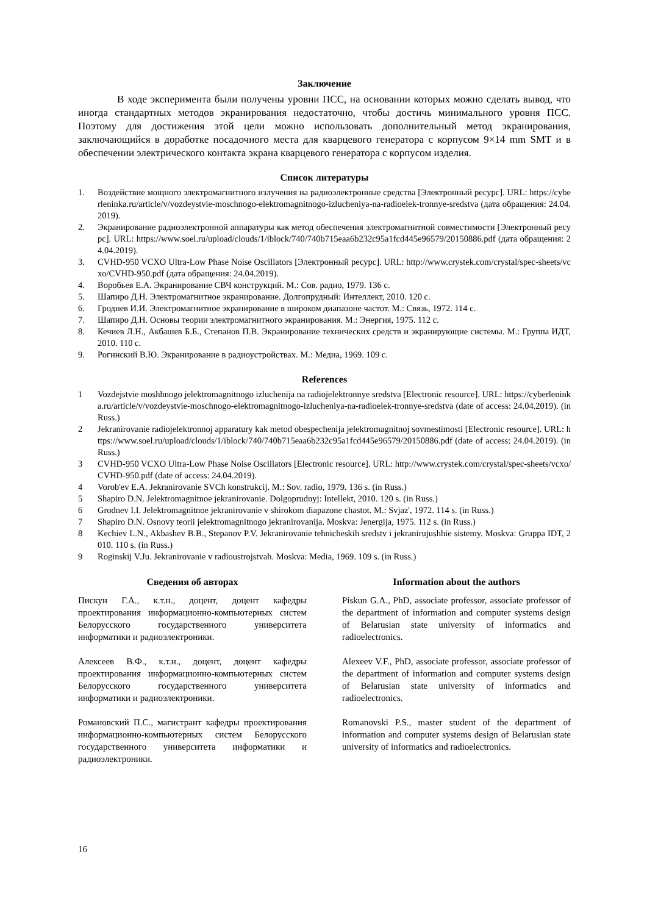Заключение
В ходе эксперимента были получены уровни ПСС, на основании которых можно сделать вывод, что иногда стандартных методов экранирования недостаточно, чтобы достичь минимального уровня ПСС. Поэтому для достижения этой цели можно использовать дополнительный метод экранирования, заключающийся в доработке посадочного места для кварцевого генератора с корпусом 9×14 mm SMT и в обеспечении электрического контакта экрана кварцевого генератора с корпусом изделия.
Список литературы
1. Воздействие мощного электромагнитного излучения на радиоэлектронные средства [Электронный ресурс]. URL: https://cyberleninka.ru/article/v/vozdeystvie-moschnogo-elektromagnitnogo-izlucheniya-na-radioelek-tronnye-sredstva (дата обращения: 24.04.2019).
2. Экранирование радиоэлектронной аппаратуры как метод обеспечения электромагнитной совместимости [Электронный ресурс]. URL: https://www.soel.ru/upload/clouds/1/iblock/740/740b715eaa6b232c95a1fcd445e96579/20150886.pdf (дата обращения: 24.04.2019).
3. CVHD-950 VCXO Ultra-Low Phase Noise Oscillators [Электронный ресурс]. URL: http://www.crystek.com/crystal/spec-sheets/vcxo/CVHD-950.pdf (дата обращения: 24.04.2019).
4. Воробьев Е.А. Экранирование СВЧ конструкций. М.: Сов. радио, 1979. 136 с.
5. Шапиро Д.Н. Электромагнитное экранирование. Долгопрудный: Интеллект, 2010. 120 с.
6. Гроднев И.И. Электромагнитное экранирование в широком диапазоне частот. М.: Связь, 1972. 114 с.
7. Шапиро Д.Н. Основы теории электромагнитного экранирования. М.: Энергия, 1975. 112 с.
8. Кечиев Л.Н., Акбашев Б.Б., Степанов П.В. Экранирование технических средств и экранирующие системы. М.: Группа ИДТ, 2010. 110 с.
9. Рогинский В.Ю. Экранирование в радиоустройствах. М.: Медиа, 1969. 109 с.
References
1 Vozdejstvie moshhnogo jelektromagnitnogo izluchenija na radiojelektronnye sredstva [Electronic resource]. URL: https://cyberleninka.ru/article/v/vozdeystvie-moschnogo-elektromagnitnogo-izlucheniya-na-radioelek-tronnye-sredstva (date of access: 24.04.2019). (in Russ.)
2 Jekranirovanie radiojelektronnoj apparatury kak metod obespechenija jelektromagnitnoj sovmestimosti [Electronic resource]. URL: https://www.soel.ru/upload/clouds/1/iblock/740/740b715eaa6b232c95a1fcd445e96579/20150886.pdf (date of access: 24.04.2019). (in Russ.)
3 CVHD-950 VCXO Ultra-Low Phase Noise Oscillators [Electronic resource]. URL: http://www.crystek.com/crystal/spec-sheets/vcxo/CVHD-950.pdf (date of access: 24.04.2019).
4 Vorob'ev E.A. Jekranirovanie SVCh konstrukcij. M.: Sov. radio, 1979. 136 s. (in Russ.)
5 Shapiro D.N. Jelektromagnitnoe jekranirovanie. Dolgoprudnyj: Intellekt, 2010. 120 s. (in Russ.)
6 Grodnev I.I. Jelektromagnitnoe jekranirovanie v shirokom diapazone chastot. M.: Svjaz', 1972. 114 s. (in Russ.)
7 Shapiro D.N. Osnovy teorii jelektromagnitnogo jekranirovanija. Moskva: Jenergija, 1975. 112 s. (in Russ.)
8 Kechiev L.N., Akbashev B.B., Stepanov P.V. Jekranirovanie tehnicheskih sredstv i jekranirujushhie sistemy. Moskva: Gruppa IDT, 2010. 110 s. (in Russ.)
9 Roginskij V.Ju. Jekranirovanie v radioustrojstvah. Moskva: Media, 1969. 109 s. (in Russ.)
Сведения об авторах
Пискун Г.А., к.т.н., доцент, доцент кафедры проектирования информационно-компьютерных систем Белорусского государственного университета информатики и радиоэлектроники.
Алексеев В.Ф., к.т.н., доцент, доцент кафедры проектирования информационно-компьютерных систем Белорусского государственного университета информатики и радиоэлектроники.
Романовский П.С., магистрант кафедры проектирования информационно-компьютерных систем Белорусского государственного университета информатики и радиоэлектроники.
Information about the authors
Piskun G.A., PhD, associate professor, associate professor of the department of information and computer systems design of Belarusian state university of informatics and radioelectronics.
Alexeev V.F., PhD, associate professor, associate professor of the department of information and computer systems design of Belarusian state university of informatics and radioelectronics.
Romanovski P.S., master student of the department of information and computer systems design of Belarusian state university of informatics and radioelectronics.
16